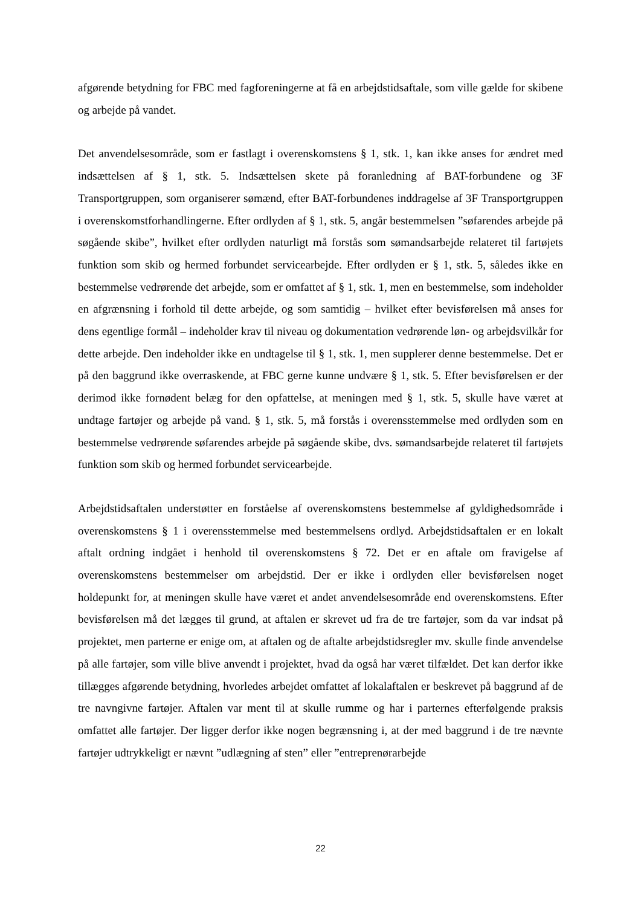afgørende betydning for FBC med fagforeningerne at få en arbejdstidsaftale, som ville gælde for skibene og arbejde på vandet.
Det anvendelsesområde, som er fastlagt i overenskomstens § 1, stk. 1, kan ikke anses for ændret med indsættelsen af § 1, stk. 5. Indsættelsen skete på foranledning af BAT-forbundene og 3F Transportgruppen, som organiserer sømænd, efter BAT-forbundenes inddragelse af 3F Transportgruppen i overenskomstforhandlingerne. Efter ordlyden af § 1, stk. 5, angår bestemmelsen ”søfarendes arbejde på søgående skibe”, hvilket efter ordlyden naturligt må forstås som sømandsarbejde relateret til fartøjets funktion som skib og hermed forbundet servicearbejde. Efter ordlyden er § 1, stk. 5, således ikke en bestemmelse vedrørende det arbejde, som er omfattet af § 1, stk. 1, men en bestemmelse, som indeholder en afgrænsning i forhold til dette arbejde, og som samtidig – hvilket efter bevisførelsen må anses for dens egentlige formål – indeholder krav til niveau og dokumentation vedrørende løn- og arbejdsvilkår for dette arbejde. Den indeholder ikke en undtagelse til § 1, stk. 1, men supplerer denne bestemmelse. Det er på den baggrund ikke overraskende, at FBC gerne kunne undvære § 1, stk. 5. Efter bevisførelsen er der derimod ikke fornødent belæg for den opfattelse, at meningen med § 1, stk. 5, skulle have været at undtage fartøjer og arbejde på vand. § 1, stk. 5, må forstås i overensstemmelse med ordlyden som en bestemmelse vedrørende søfarendes arbejde på søgående skibe, dvs. sømandsarbejde relateret til fartøjets funktion som skib og hermed forbundet servicearbejde.
Arbejdstidsaftalen understøtter en forståelse af overenskomstens bestemmelse af gyldighedsområde i overenskomstens § 1 i overensstemmelse med bestemmelsens ordlyd. Arbejdstidsaftalen er en lokalt aftalt ordning indgået i henhold til overenskomstens § 72. Det er en aftale om fravigelse af overenskomstens bestemmelser om arbejdstid. Der er ikke i ordlyden eller bevisførelsen noget holdepunkt for, at meningen skulle have været et andet anvendelsesområde end overenskomstens. Efter bevisførelsen må det lægges til grund, at aftalen er skrevet ud fra de tre fartøjer, som da var indsat på projektet, men parterne er enige om, at aftalen og de aftalte arbejdstidsregler mv. skulle finde anvendelse på alle fartøjer, som ville blive anvendt i projektet, hvad da også har været tilfældet. Det kan derfor ikke tillægges afgørende betydning, hvorledes arbejdet omfattet af lokalaftalen er beskrevet på baggrund af de tre navngivne fartøjer. Aftalen var ment til at skulle rumme og har i parternes efterfølgende praksis omfattet alle fartøjer. Der ligger derfor ikke nogen begrænsning i, at der med baggrund i de tre nævnte fartøjer udtrykkeligt er nævnt ”udlægning af sten” eller ”entreprenørarbejde
22